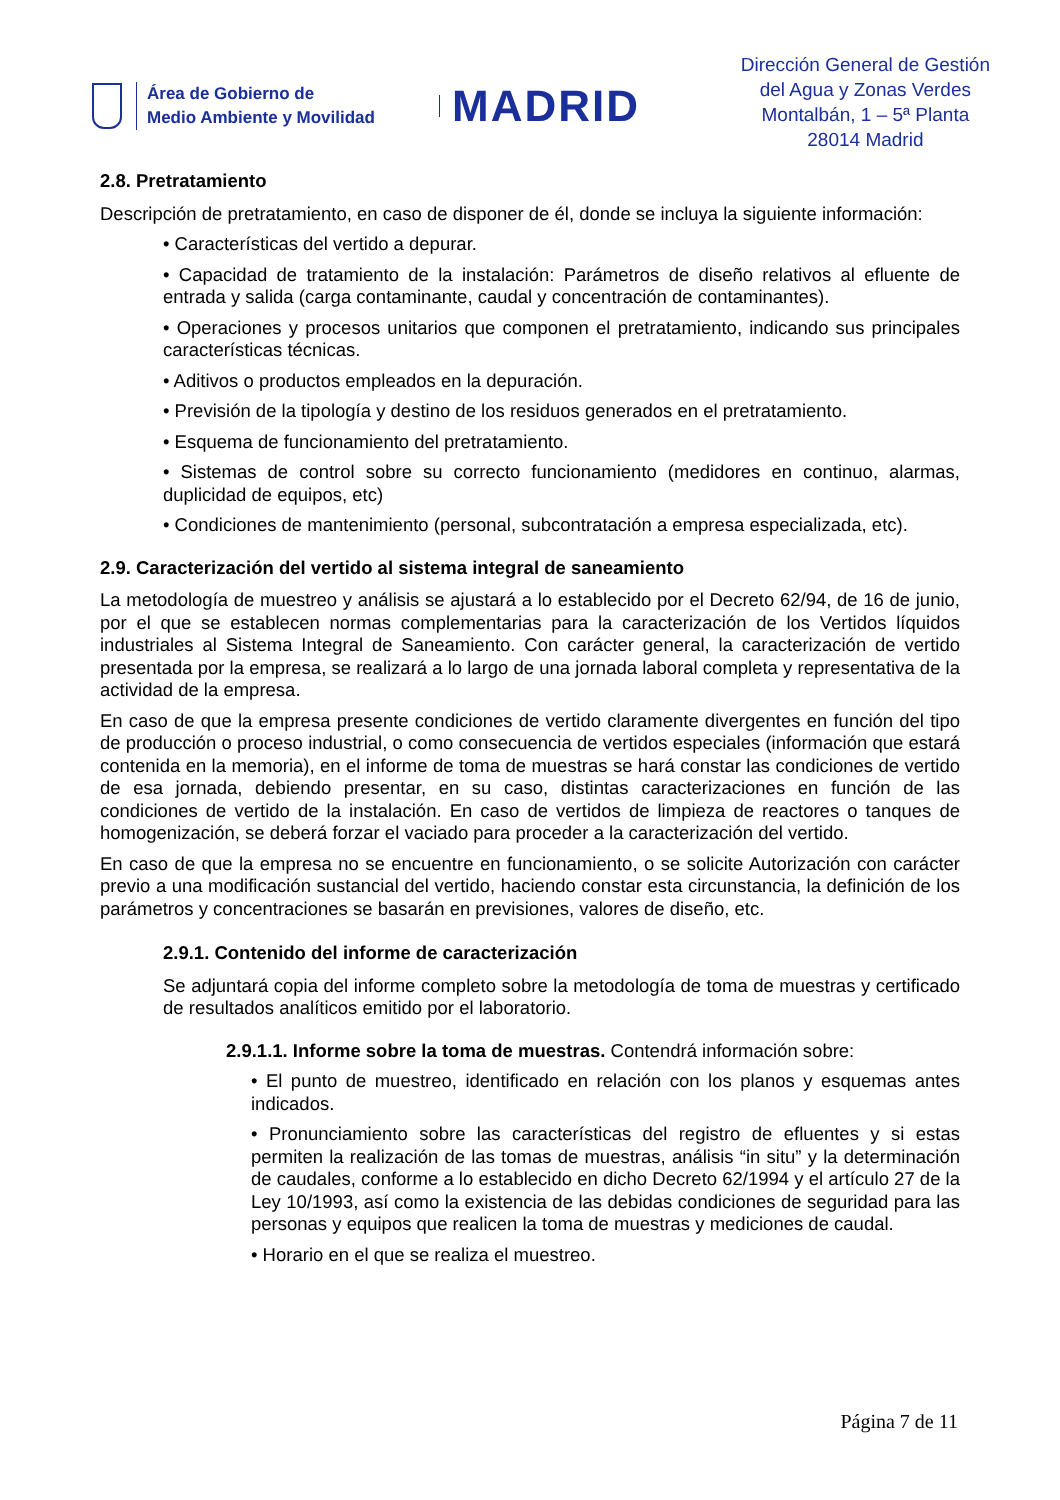Área de Gobierno de
Medio Ambiente y Movilidad
MADRID
Dirección General de Gestión
del Agua y Zonas Verdes
Montalbán, 1 – 5ª Planta
28014 Madrid
2.8. Pretratamiento
Descripción de pretratamiento, en caso de disponer de él, donde se incluya la siguiente información:
• Características del vertido a depurar.
• Capacidad de tratamiento de la instalación: Parámetros de diseño relativos al efluente de entrada y salida (carga contaminante, caudal y concentración de contaminantes).
• Operaciones y procesos unitarios que componen el pretratamiento, indicando sus principales características técnicas.
• Aditivos o productos empleados en la depuración.
• Previsión de la tipología y destino de los residuos generados en el pretratamiento.
• Esquema de funcionamiento del pretratamiento.
• Sistemas de control sobre su correcto funcionamiento (medidores en continuo, alarmas, duplicidad de equipos, etc)
• Condiciones de mantenimiento (personal, subcontratación a empresa especializada, etc).
2.9. Caracterización del vertido al sistema integral de saneamiento
La metodología de muestreo y análisis se ajustará a lo establecido por el Decreto 62/94, de 16 de junio, por el que se establecen normas complementarias para la caracterización de los Vertidos líquidos industriales al Sistema Integral de Saneamiento. Con carácter general, la caracterización de vertido presentada por la empresa, se realizará a lo largo de una jornada laboral completa y representativa de la actividad de la empresa.
En caso de que la empresa presente condiciones de vertido claramente divergentes en función del tipo de producción o proceso industrial, o como consecuencia de vertidos especiales (información que estará contenida en la memoria), en el informe de toma de muestras se hará constar las condiciones de vertido de esa jornada, debiendo presentar, en su caso, distintas caracterizaciones en función de las condiciones de vertido de la instalación. En caso de vertidos de limpieza de reactores o tanques de homogenización, se deberá forzar el vaciado para proceder a la caracterización del vertido.
En caso de que la empresa no se encuentre en funcionamiento, o se solicite Autorización con carácter previo a una modificación sustancial del vertido, haciendo constar esta circunstancia, la definición de los parámetros y concentraciones se basarán en previsiones, valores de diseño, etc.
2.9.1. Contenido del informe de caracterización
Se adjuntará copia del informe completo sobre la metodología de toma de muestras y certificado de resultados analíticos emitido por el laboratorio.
2.9.1.1. Informe sobre la toma de muestras. Contendrá información sobre:
• El punto de muestreo, identificado en relación con los planos y esquemas antes indicados.
• Pronunciamiento sobre las características del registro de efluentes y si estas permiten la realización de las tomas de muestras, análisis “in situ” y la determinación de caudales, conforme a lo establecido en dicho Decreto 62/1994 y el artículo 27 de la Ley 10/1993, así como la existencia de las debidas condiciones de seguridad para las personas y equipos que realicen la toma de muestras y mediciones de caudal.
• Horario en el que se realiza el muestreo.
Página 7 de 11